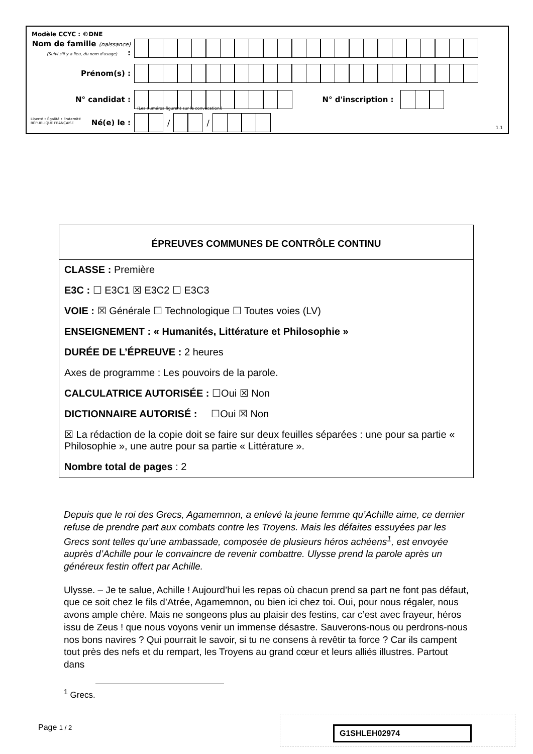Modèle CCYC : ©DNE
Nom de famille (naissance) :
(Suivi s'il y a lieu, du nom d'usage)
Prénom(s) :
N° candidat : N° d'inscription :
(Les numéros figurent sur la convocation.)
Liberté • Égalité • Fraternité
RÉPUBLIQUE FRANÇAISE
Né(e) le : / /
1.1
ÉPREUVES COMMUNES DE CONTRÔLE CONTINU
CLASSE : Première
E3C : ☐ E3C1 ☒ E3C2 ☐ E3C3
VOIE : ☒ Générale ☐ Technologique ☐ Toutes voies (LV)
ENSEIGNEMENT : « Humanités, Littérature et Philosophie »
DURÉE DE L’ÉPREUVE : 2 heures
Axes de programme : Les pouvoirs de la parole.
CALCULATRICE AUTORISÉE : ☐Oui ☒ Non
DICTIONNAIRE AUTORISÉ : ☐Oui ☒ Non
☒ La rédaction de la copie doit se faire sur deux feuilles séparées : une pour sa partie « Philosophie », une autre pour sa partie « Littérature ».
Nombre total de pages : 2
Depuis que le roi des Grecs, Agamemnon, a enlevé la jeune femme qu’Achille aime, ce dernier refuse de prendre part aux combats contre les Troyens. Mais les défaites essuyées par les Grecs sont telles qu’une ambassade, composée de plusieurs héros achéens<sup>1</sup>, est envoyée auprès d’Achille pour le convaincre de revenir combattre. Ulysse prend la parole après un généreux festin offert par Achille.
Ulysse. – Je te salue, Achille ! Aujourd’hui les repas où chacun prend sa part ne font pas défaut, que ce soit chez le fils d’Atrée, Agamemnon, ou bien ici chez toi. Oui, pour nous régaler, nous avons ample chère. Mais ne songeons plus au plaisir des festins, car c’est avec frayeur, héros issu de Zeus ! que nous voyons venir un immense désastre. Sauverons-nous ou perdrons-nous nos bons navires ? Qui pourrait le savoir, si tu ne consens à revêtir ta force ? Car ils campent tout près des nefs et du rempart, les Troyens au grand cœur et leurs alliés illustres. Partout dans
<sup>1</sup> Grecs.
Page 1 / 2 G1SHLEH02974